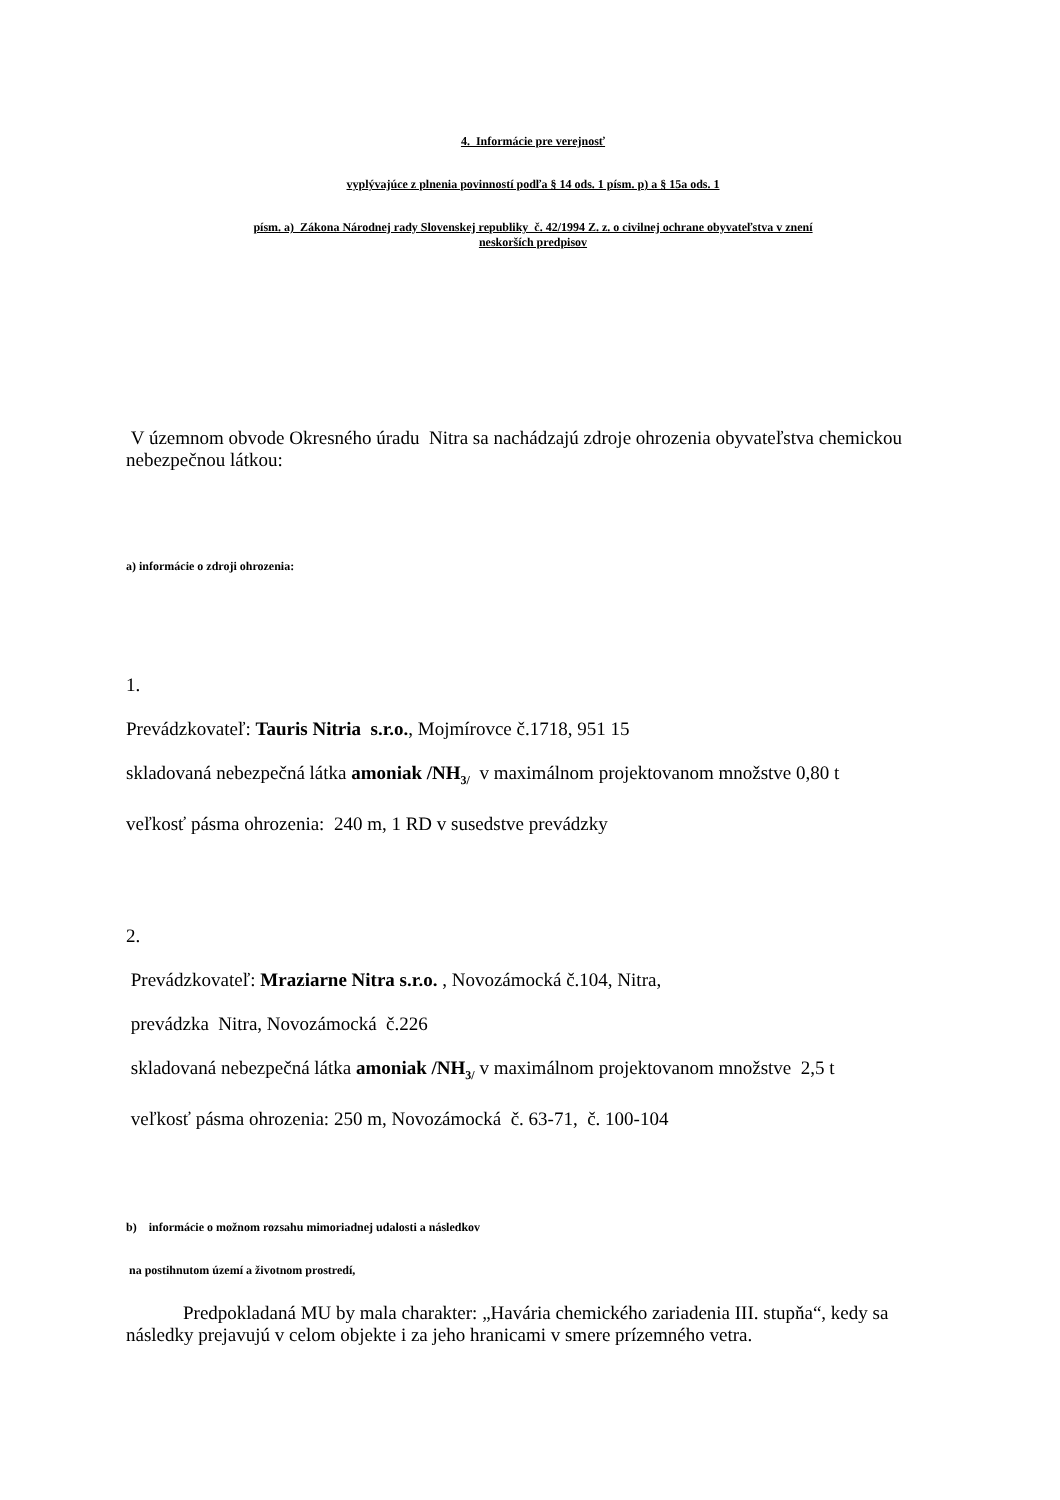4. Informácie pre verejnosť
vyplývajúce z plnenia povinností podľa § 14 ods. 1 písm. p) a § 15a ods. 1
písm. a) Zákona Národnej rady Slovenskej republiky č. 42/1994 Z. z. o civilnej ochrane obyvateľstva v znení
neskorších predpisov
V územnom obvode Okresného úradu Nitra sa nachádzajú zdroje ohrozenia obyvateľstva chemickou nebezpečnou látkou:
a) informácie o zdroji ohrozenia:
1.
Prevádzkovateľ: Tauris Nitria s.r.o., Mojmírovce č.1718, 951 15
skladovaná nebezpečná látka amoniak /NH<sub>3/</sub> v maximálnom projektovanom množstve 0,80 t
veľkosť pásma ohrozenia: 240 m, 1 RD v susedstve prevádzky
2.
Prevádzkovateľ: Mraziarne Nitra s.r.o. , Novozámocká č.104, Nitra,
prevádzka Nitra, Novozámocká č.226
skladovaná nebezpečná látka amoniak /NH<sub>3/</sub> v maximálnom projektovanom množstve 2,5 t
veľkosť pásma ohrozenia: 250 m, Novozámocká č. 63-71, č. 100-104
b) informácie o možnom rozsahu mimoriadnej udalosti a následkov
na postihnutom území a životnom prostredí,
Predpokladaná MU by mala charakter: „Havária chemického zariadenia III. stupňa“, kedy sa následky prejavujú v celom objekte i za jeho hranicami v smere prízemného vetra.